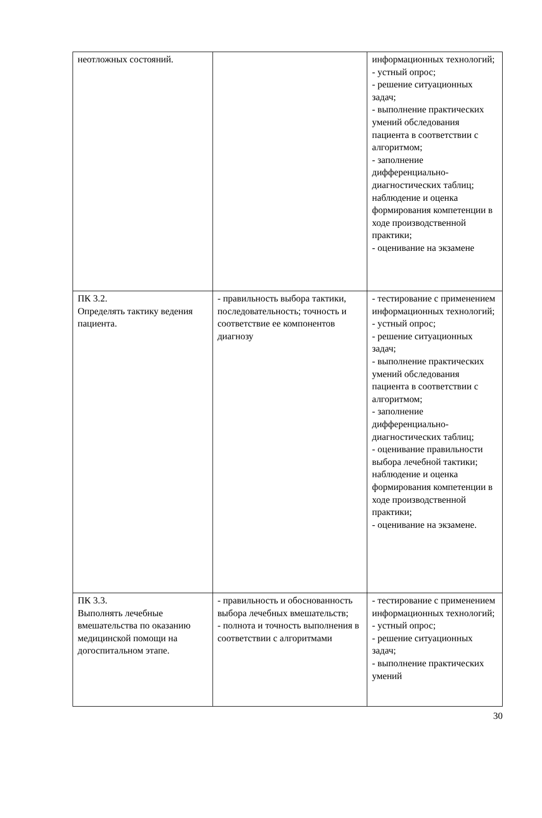| неотложных состояний. | | информационных технологий; - устный опрос; - решение ситуационных задач; - выполнение практических умений обследования пациента в соответствии с алгоритмом; - заполнение дифференциально-диагностических таблиц; наблюдение и оценка формирования компетенции в ходе производственной практики; - оценивание на экзамене |
| ПК 3.2. Определять тактику ведения пациента. | - правильность выбора тактики, последовательность; точность и соответствие ее компонентов диагнозу | - тестирование с применением информационных технологий; - устный опрос; - решение ситуационных задач; - выполнение практических умений обследования пациента в соответствии с алгоритмом; - заполнение дифференциально-диагностических таблиц; - оценивание правильности выбора лечебной тактики; наблюдение и оценка формирования компетенции в ходе производственной практики; - оценивание на экзамене. |
| ПК 3.3. Выполнять лечебные вмешательства по оказанию медицинской помощи на догоспитальном этапе. | - правильность и обоснованность выбора лечебных вмешательств; - полнота и точность выполнения в соответствии с алгоритмами | - тестирование с применением информационных технологий; - устный опрос; - решение ситуационных задач; - выполнение практических умений |
30